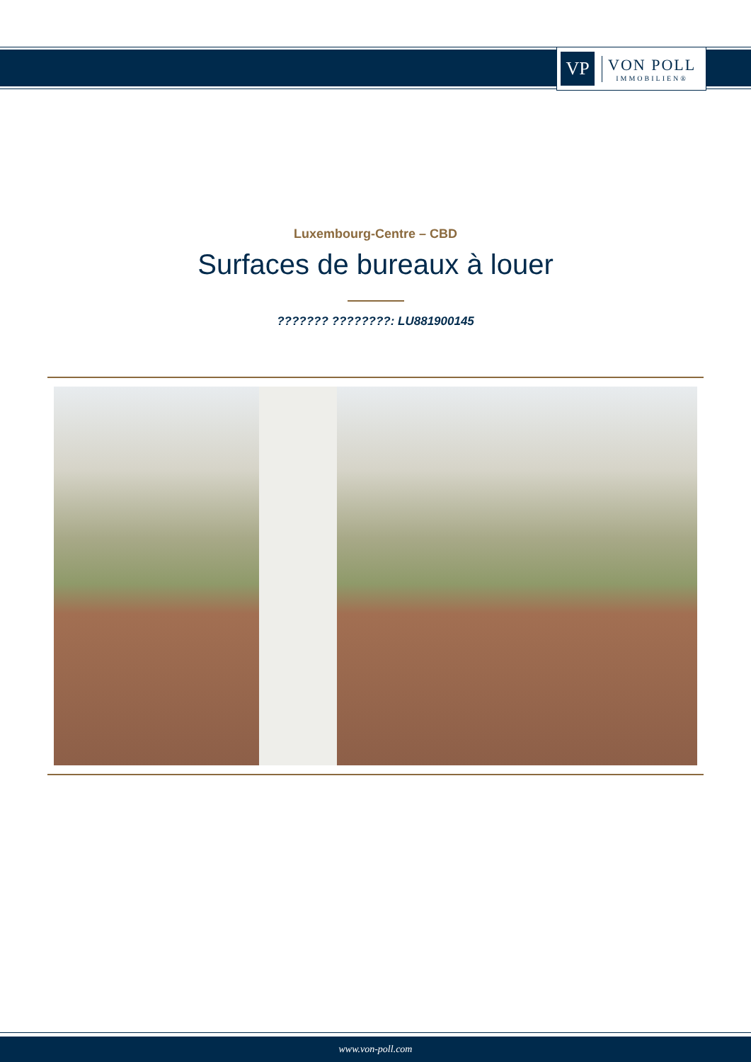VP
VON POLL
IMMOBILIEN®
Luxembourg-Centre – CBD
Surfaces de bureaux à louer
??????? ????????: LU881900145
www.von-poll.com